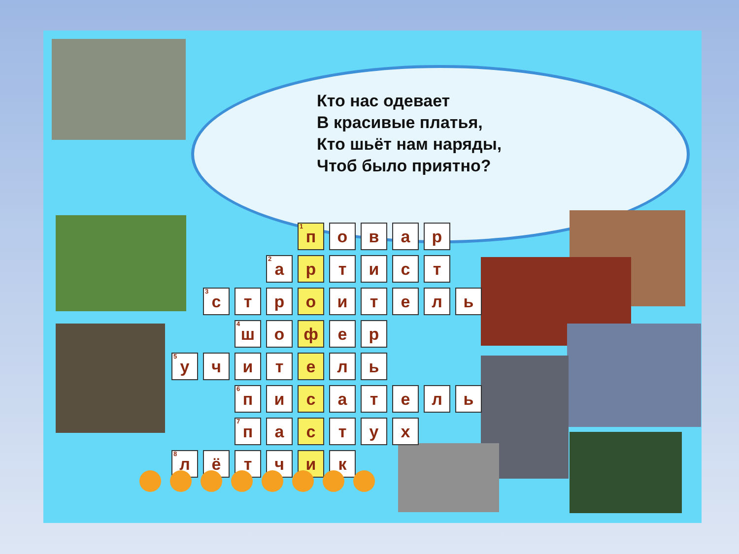Кто нас одевает
В красивые платья,
Кто шьёт нам наряды,
Чтоб было приятно?
| | | | | <sup>1</sup> п | о | в | а | р | |
| | | | <sup>2</sup> а | р | т | и | с | т | |
| | <sup>3</sup> с | т | р | о | и | т | е | л | ь |
| | | <sup>4</sup> ш | о | ф | е | р | | | |
| <sup>5</sup> у | ч | и | т | е | л | ь | | | |
| | | <sup>6</sup> п | и | с | а | т | е | л | ь |
| | | <sup>7</sup> п | а | с | т | у | х | | |
| <sup>8</sup> л | ё | т | ч | и | к | | | | |